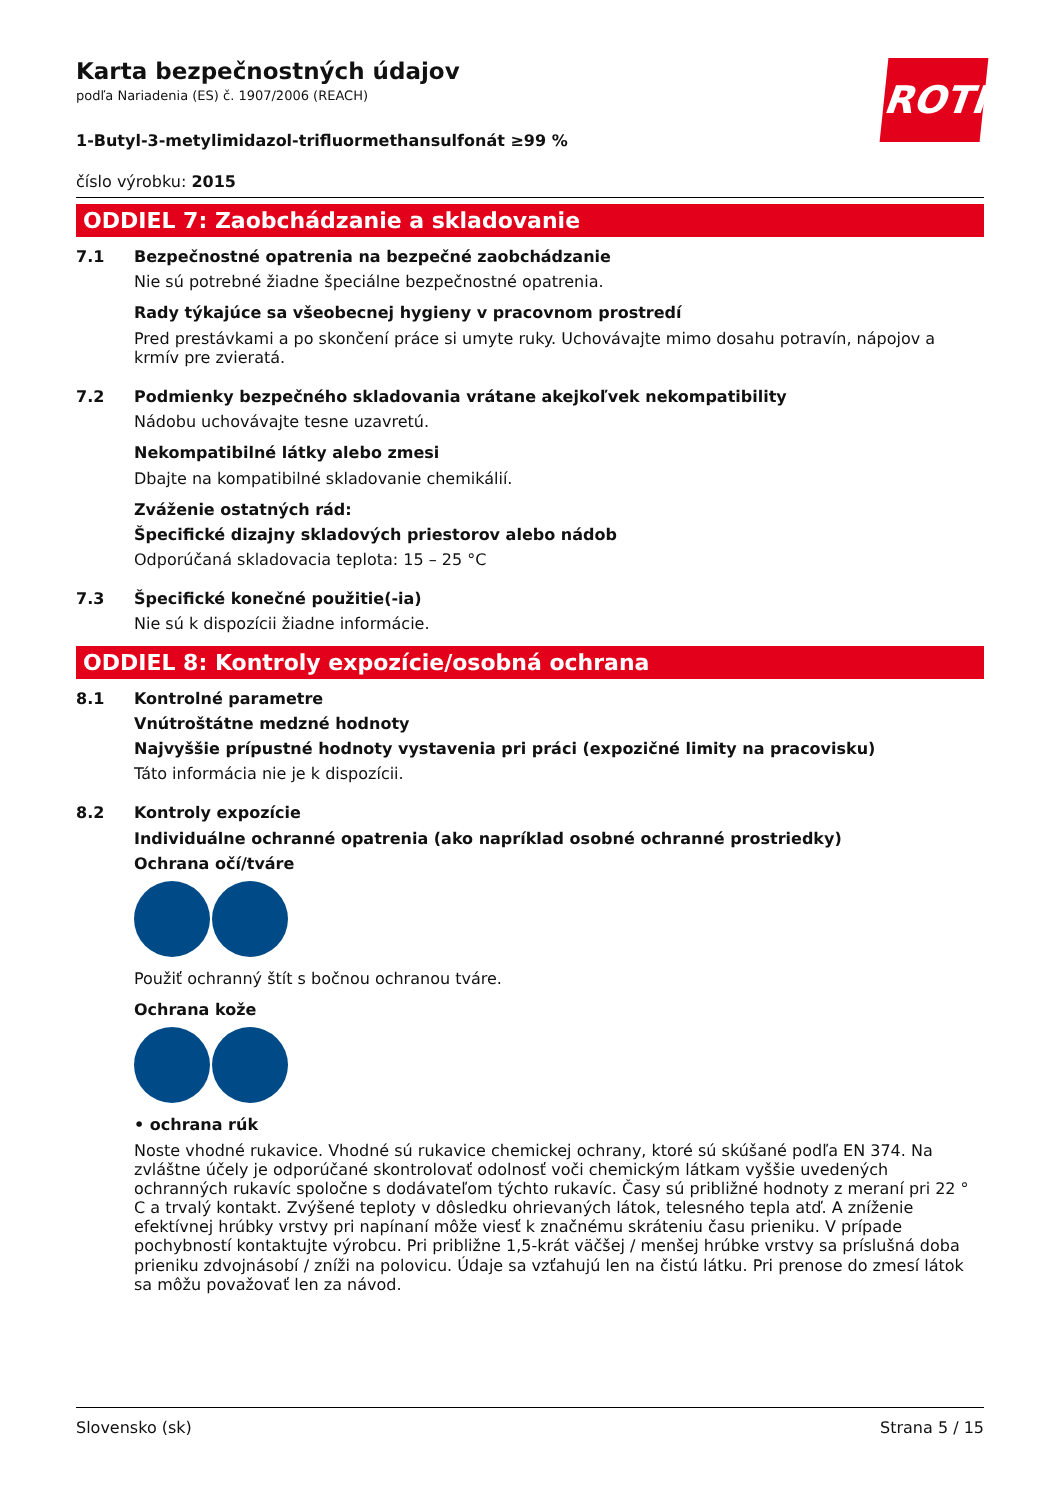ROTH
Karta bezpečnostných údajov
podľa Nariadenia (ES) č. 1907/2006 (REACH)
1-Butyl-3-metylimidazol-trifluormethansulfonát ≥99 %
číslo výrobku: 2015
ODDIEL 7: Zaobchádzanie a skladovanie
7.1
Bezpečnostné opatrenia na bezpečné zaobchádzanie
Nie sú potrebné žiadne špeciálne bezpečnostné opatrenia.
Rady týkajúce sa všeobecnej hygieny v pracovnom prostredí
Pred prestávkami a po skončení práce si umyte ruky. Uchovávajte mimo dosahu potravín, nápojov a krmív pre zvieratá.
7.2
Podmienky bezpečného skladovania vrátane akejkoľvek nekompatibility
Nádobu uchovávajte tesne uzavretú.
Nekompatibilné látky alebo zmesi
Dbajte na kompatibilné skladovanie chemikálií.
Zváženie ostatných rád:
Špecifické dizajny skladových priestorov alebo nádob
Odporúčaná skladovacia teplota: 15 – 25 °C
7.3
Špecifické konečné použitie(-ia)
Nie sú k dispozícii žiadne informácie.
ODDIEL 8: Kontroly expozície/osobná ochrana
8.1
Kontrolné parametre
Vnútroštátne medzné hodnoty
Najvyššie prípustné hodnoty vystavenia pri práci (expozičné limity na pracovisku)
Táto informácia nie je k dispozícii.
8.2
Kontroly expozície
Individuálne ochranné opatrenia (ako napríklad osobné ochranné prostriedky)
Ochrana očí/tváre
Použiť ochranný štít s bočnou ochranou tváre.
Ochrana kože
• ochrana rúk
Noste vhodné rukavice. Vhodné sú rukavice chemickej ochrany, ktoré sú skúšané podľa EN 374. Na zvláštne účely je odporúčané skontrolovať odolnosť voči chemickým látkam vyššie uvedených ochranných rukavíc spoločne s dodávateľom týchto rukavíc. Časy sú približné hodnoty z meraní pri 22 ° C a trvalý kontakt. Zvýšené teploty v dôsledku ohrievaných látok, telesného tepla atď. A zníženie efektívnej hrúbky vrstvy pri napínaní môže viesť k značnému skráteniu času prieniku. V prípade pochybností kontaktujte výrobcu. Pri približne 1,5-krát väčšej / menšej hrúbke vrstvy sa príslušná doba prieniku zdvojnásobí / zníži na polovicu. Údaje sa vzťahujú len na čistú látku. Pri prenose do zmesí látok sa môžu považovať len za návod.
Slovensko (sk) Strana 5 / 15